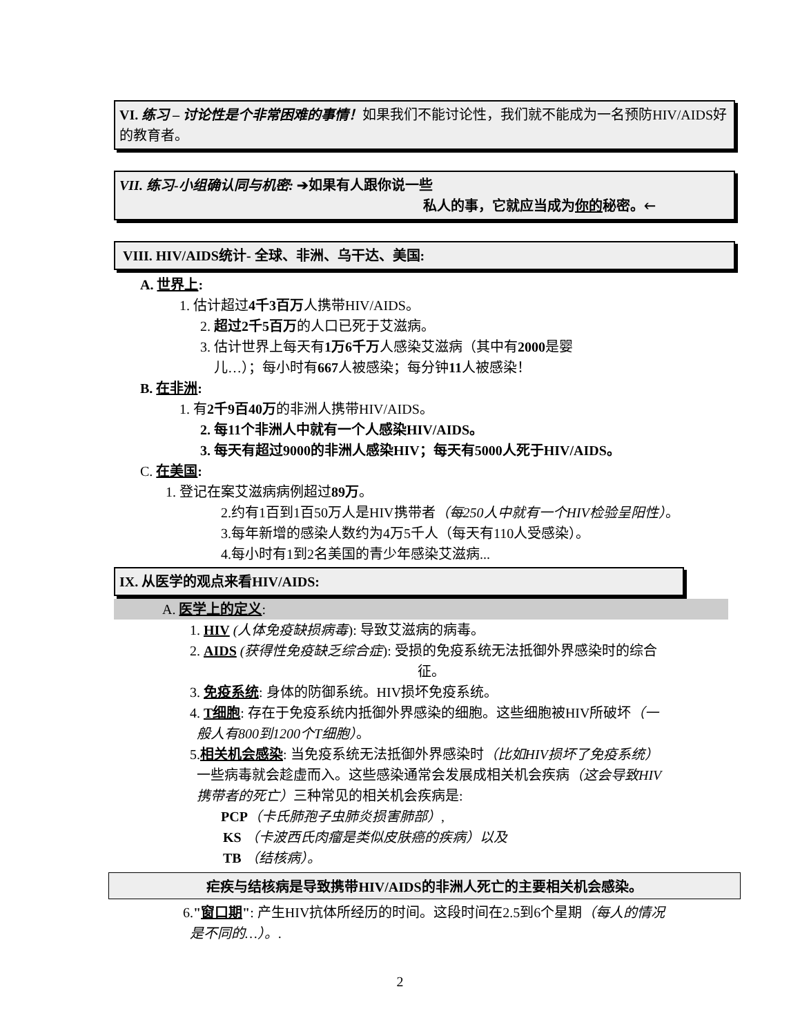VI. 练习 – 讨论性是个非常困难的事情！如果我们不能讨论性，我们就不能成为一名预防HIV/AIDS好的教育者。
VII. 练习-小组确认同与机密: ➔如果有人跟你说一些
私人的事，它就应当成为你的秘密。🡐
VIII. HIV/AIDS统计- 全球、非洲、乌干达、美国:
A. 世界上:
1. 估计超过4千3百万人携带HIV/AIDS。
2. 超过2千5百万的人口已死于艾滋病。
3. 估计世界上每天有1万6千万人感染艾滋病（其中有2000是婴
儿…）；每小时有667人被感染；每分钟11人被感染！
B. 在非洲:
1. 有2千9百40万的非洲人携带HIV/AIDS。
2. 每11个非洲人中就有一个人感染HIV/AIDS。
3. 每天有超过9000的非洲人感染HIV；每天有5000人死于HIV/AIDS。
C. 在美国:
1. 登记在案艾滋病病例超过89万。
2.约有1百到1百50万人是HIV携带者（每250人中就有一个HIV检验呈阳性）。
3.每年新增的感染人数约为4万5千人（每天有110人受感染）。
4.每小时有1到2名美国的青少年感染艾滋病...
IX. 从医学的观点来看HIV/AIDS:
A. 医学上的定义:
1. HIV (人体免疫缺损病毒): 导致艾滋病的病毒。
2. AIDS (获得性免疫缺乏综合症): 受损的免疫系统无法抵御外界感染时的综合
征。
3. 免疫系统: 身体的防御系统。HIV损坏免疫系统。
4. T细胞: 存在于免疫系统内抵御外界感染的细胞。这些细胞被HIV所破坏（一
般人有800到1200个T细胞）。
5.相关机会感染: 当免疫系统无法抵御外界感染时（比如HIV损坏了免疫系统）
一些病毒就会趁虚而入。这些感染通常会发展成相关机会疾病（这会导致HIV
携带者的死亡）三种常见的相关机会疾病是:
PCP（卡氏肺孢子虫肺炎损害肺部）,
KS （卡波西氏肉瘤是类似皮肤癌的疾病）以及
TB （结核病）。
疟疾与结核病是导致携带HIV/AIDS的非洲人死亡的主要相关机会感染。
6."窗口期": 产生HIV抗体所经历的时间。这段时间在2.5到6个星期（每人的情况
是不同的…）。.
2